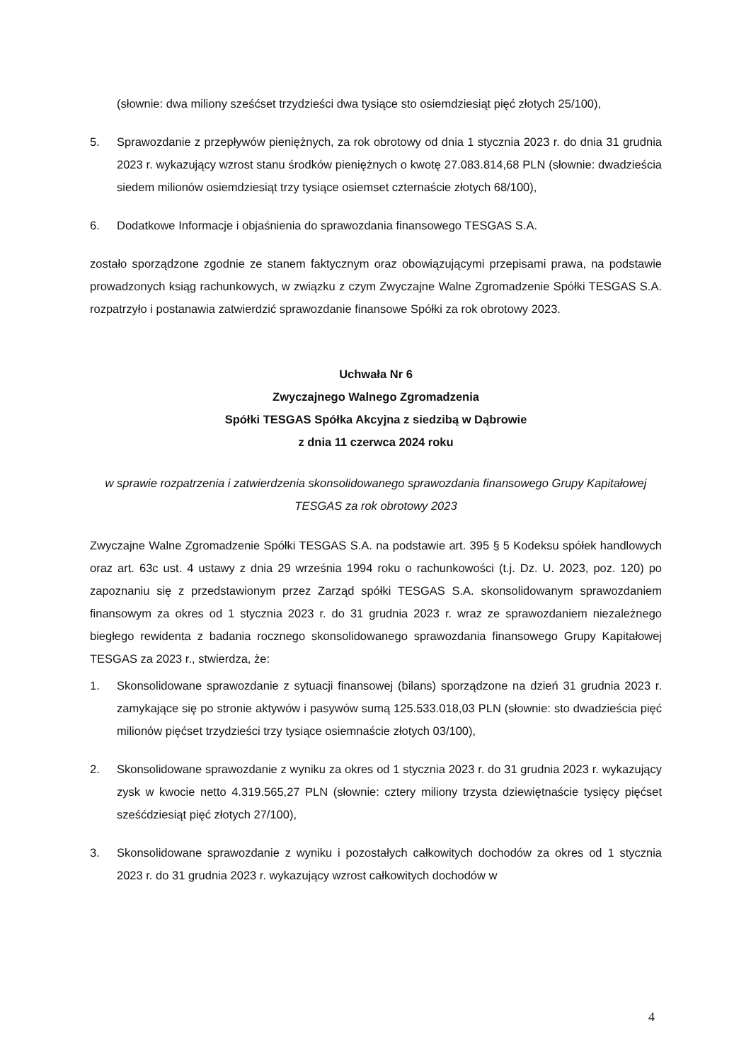(słownie: dwa miliony sześćset trzydzieści dwa tysiące sto osiemdziesiąt pięć złotych 25/100),
5. Sprawozdanie z przepływów pieniężnych, za rok obrotowy od dnia 1 stycznia 2023 r. do dnia 31 grudnia 2023 r. wykazujący wzrost stanu środków pieniężnych o kwotę 27.083.814,68 PLN (słownie: dwadzieścia siedem milionów osiemdziesiąt trzy tysiące osiemset czternaście złotych 68/100),
6. Dodatkowe Informacje i objaśnienia do sprawozdania finansowego TESGAS S.A.
zostało sporządzone zgodnie ze stanem faktycznym oraz obowiązującymi przepisami prawa, na podstawie prowadzonych ksiąg rachunkowych, w związku z czym Zwyczajne Walne Zgromadzenie Spółki TESGAS S.A. rozpatrzyło i postanawia zatwierdzić sprawozdanie finansowe Spółki za rok obrotowy 2023.
Uchwała Nr 6
Zwyczajnego Walnego Zgromadzenia
Spółki TESGAS Spółka Akcyjna z siedzibą w Dąbrowie
z dnia 11 czerwca 2024 roku
w sprawie rozpatrzenia i zatwierdzenia skonsolidowanego sprawozdania finansowego Grupy Kapitałowej TESGAS za rok obrotowy 2023
Zwyczajne Walne Zgromadzenie Spółki TESGAS S.A. na podstawie art. 395 § 5 Kodeksu spółek handlowych oraz art. 63c ust. 4 ustawy z dnia 29 września 1994 roku o rachunkowości (t.j. Dz. U. 2023, poz. 120) po zapoznaniu się z przedstawionym przez Zarząd spółki TESGAS S.A. skonsolidowanym sprawozdaniem finansowym za okres od 1 stycznia 2023 r. do 31 grudnia 2023 r. wraz ze sprawozdaniem niezależnego biegłego rewidenta z badania rocznego skonsolidowanego sprawozdania finansowego Grupy Kapitałowej TESGAS za 2023 r., stwierdza, że:
1. Skonsolidowane sprawozdanie z sytuacji finansowej (bilans) sporządzone na dzień 31 grudnia 2023 r. zamykające się po stronie aktywów i pasywów sumą 125.533.018,03 PLN (słownie: sto dwadzieścia pięć milionów pięćset trzydzieści trzy tysiące osiemnaście złotych 03/100),
2. Skonsolidowane sprawozdanie z wyniku za okres od 1 stycznia 2023 r. do 31 grudnia 2023 r. wykazujący zysk w kwocie netto 4.319.565,27 PLN (słownie: cztery miliony trzysta dziewiętnaście tysięcy pięćset sześćdziesiąt pięć złotych 27/100),
3. Skonsolidowane sprawozdanie z wyniku i pozostałych całkowitych dochodów za okres od 1 stycznia 2023 r. do 31 grudnia 2023 r. wykazujący wzrost całkowitych dochodów w
4